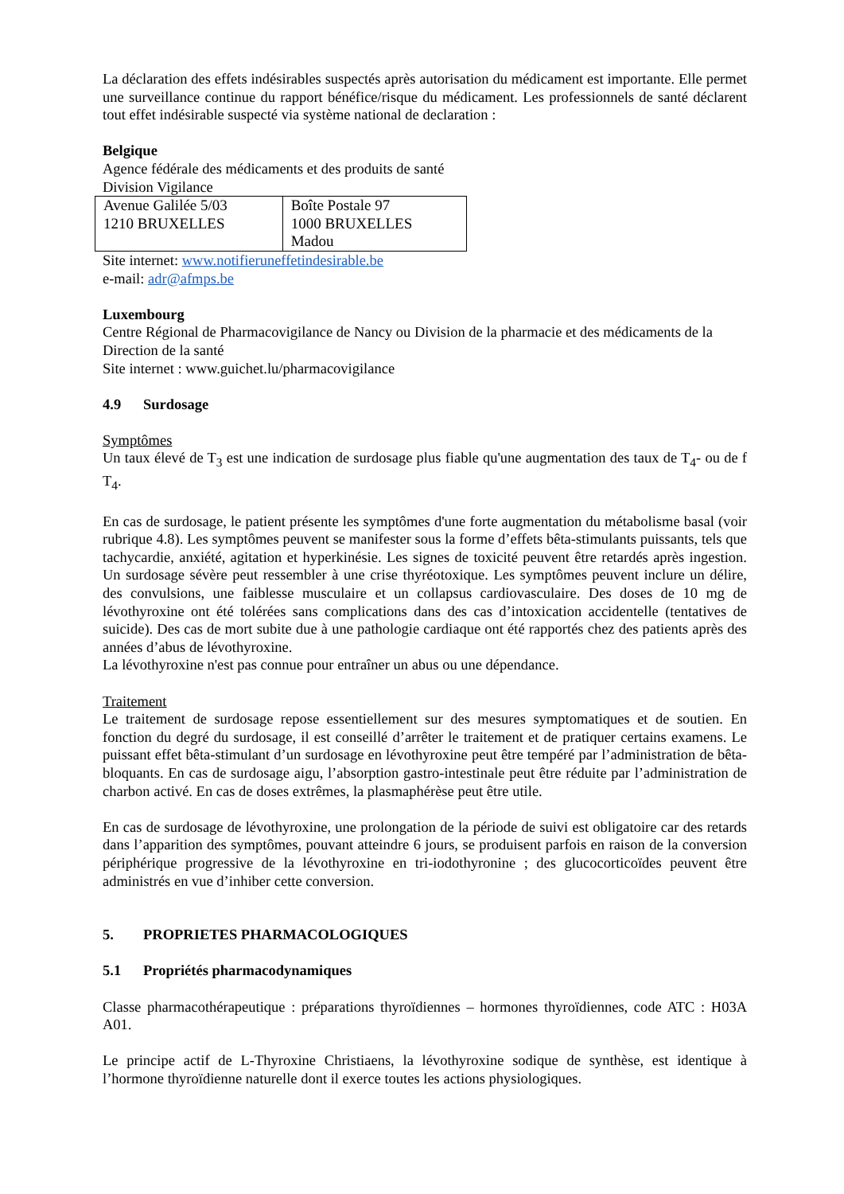La déclaration des effets indésirables suspectés après autorisation du médicament est importante. Elle permet une surveillance continue du rapport bénéfice/risque du médicament. Les professionnels de santé déclarent tout effet indésirable suspecté via système national de declaration :
Belgique
Agence fédérale des médicaments et des produits de santé
Division Vigilance
| Avenue Galilée 5/03 1210 BRUXELLES | Boîte Postale 97 1000 BRUXELLES Madou |
Site internet: www.notifieruneffetindesirable.be
e-mail: adr@afmps.be
Luxembourg
Centre Régional de Pharmacovigilance de Nancy ou Division de la pharmacie et des médicaments de la Direction de la santé
Site internet : www.guichet.lu/pharmacovigilance
4.9 Surdosage
Symptômes
Un taux élevé de T<sub>3</sub> est une indication de surdosage plus fiable qu'une augmentation des taux de T<sub>4</sub>- ou de f T<sub>4</sub>.
En cas de surdosage, le patient présente les symptômes d'une forte augmentation du métabolisme basal (voir rubrique 4.8). Les symptômes peuvent se manifester sous la forme d’effets bêta-stimulants puissants, tels que tachycardie, anxiété, agitation et hyperkinésie. Les signes de toxicité peuvent être retardés après ingestion. Un surdosage sévère peut ressembler à une crise thyréotoxique. Les symptômes peuvent inclure un délire, des convulsions, une faiblesse musculaire et un collapsus cardiovasculaire. Des doses de 10 mg de lévothyroxine ont été tolérées sans complications dans des cas d’intoxication accidentelle (tentatives de suicide). Des cas de mort subite due à une pathologie cardiaque ont été rapportés chez des patients après des années d’abus de lévothyroxine.
La lévothyroxine n'est pas connue pour entraîner un abus ou une dépendance.
Traitement
Le traitement de surdosage repose essentiellement sur des mesures symptomatiques et de soutien. En fonction du degré du surdosage, il est conseillé d’arrêter le traitement et de pratiquer certains examens. Le puissant effet bêta-stimulant d’un surdosage en lévothyroxine peut être tempéré par l’administration de bêta-bloquants. En cas de surdosage aigu, l’absorption gastro-intestinale peut être réduite par l’administration de charbon activé. En cas de doses extrêmes, la plasmaphérèse peut être utile.
En cas de surdosage de lévothyroxine, une prolongation de la période de suivi est obligatoire car des retards dans l’apparition des symptômes, pouvant atteindre 6 jours, se produisent parfois en raison de la conversion périphérique progressive de la lévothyroxine en tri-iodothyronine ; des glucocorticoïdes peuvent être administrés en vue d’inhiber cette conversion.
5. PROPRIETES PHARMACOLOGIQUES
5.1 Propriétés pharmacodynamiques
Classe pharmacothérapeutique : préparations thyroïdiennes – hormones thyroïdiennes, code ATC : H03A A01.
Le principe actif de L-Thyroxine Christiaens, la lévothyroxine sodique de synthèse, est identique à l’hormone thyroïdienne naturelle dont il exerce toutes les actions physiologiques.